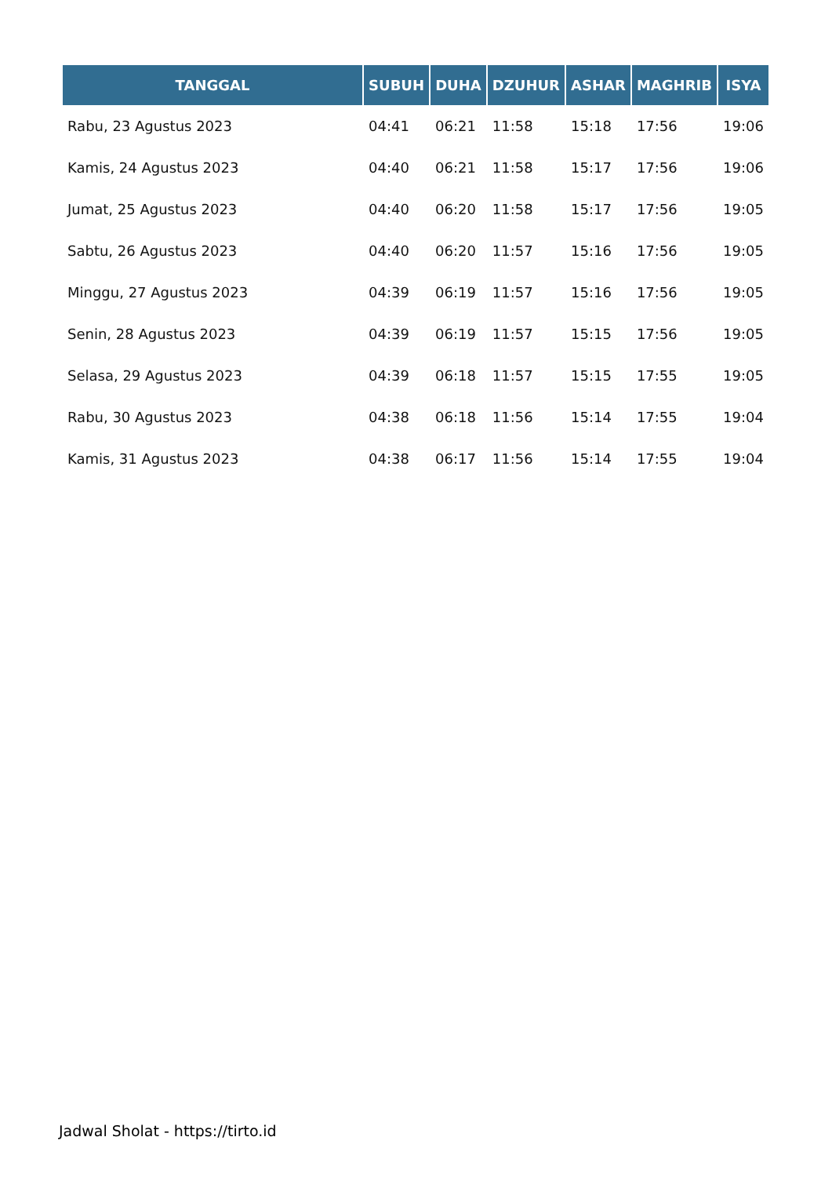| TANGGAL | SUBUH | DUHA | DZUHUR | ASHAR | MAGHRIB | ISYA |
| --- | --- | --- | --- | --- | --- | --- |
| Rabu, 23 Agustus 2023 | 04:41 | 06:21 | 11:58 | 15:18 | 17:56 | 19:06 |
| Kamis, 24 Agustus 2023 | 04:40 | 06:21 | 11:58 | 15:17 | 17:56 | 19:06 |
| Jumat, 25 Agustus 2023 | 04:40 | 06:20 | 11:58 | 15:17 | 17:56 | 19:05 |
| Sabtu, 26 Agustus 2023 | 04:40 | 06:20 | 11:57 | 15:16 | 17:56 | 19:05 |
| Minggu, 27 Agustus 2023 | 04:39 | 06:19 | 11:57 | 15:16 | 17:56 | 19:05 |
| Senin, 28 Agustus 2023 | 04:39 | 06:19 | 11:57 | 15:15 | 17:56 | 19:05 |
| Selasa, 29 Agustus 2023 | 04:39 | 06:18 | 11:57 | 15:15 | 17:55 | 19:05 |
| Rabu, 30 Agustus 2023 | 04:38 | 06:18 | 11:56 | 15:14 | 17:55 | 19:04 |
| Kamis, 31 Agustus 2023 | 04:38 | 06:17 | 11:56 | 15:14 | 17:55 | 19:04 |
Jadwal Sholat - https://tirto.id